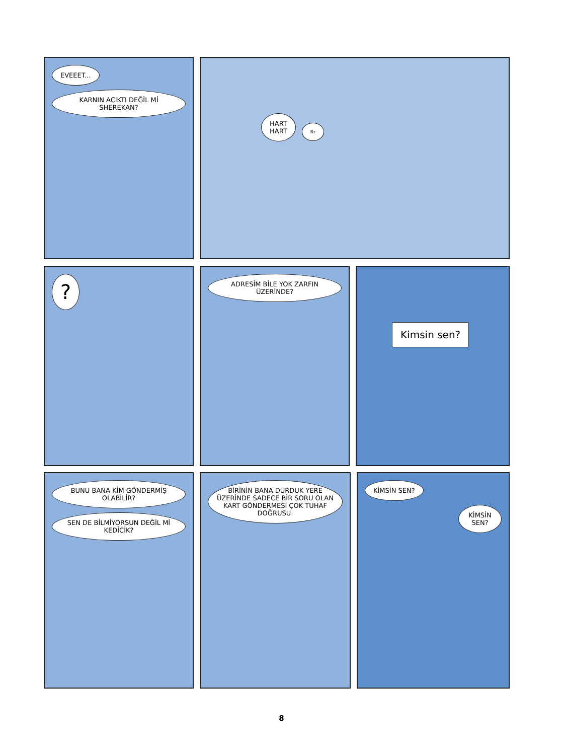EVEEET...
KARNIN ACIKTI DEĞİL Mİ SHEREKAN?
HART
HART
Rr
?
ADRESİM BİLE YOK ZARFIN ÜZERİNDE?
Kimsin sen?
BUNU BANA KİM GÖNDERMİŞ OLABİLİR?
SEN DE BİLMİYORSUN DEĞİL Mİ KEDİCİK?
BİRİNİN BANA DURDUK YERE ÜZERİNDE SADECE BİR SORU OLAN KART GÖNDERMESİ ÇOK TUHAF DOĞRUSU.
KİMSİN SEN? KİMSİN SEN?
8